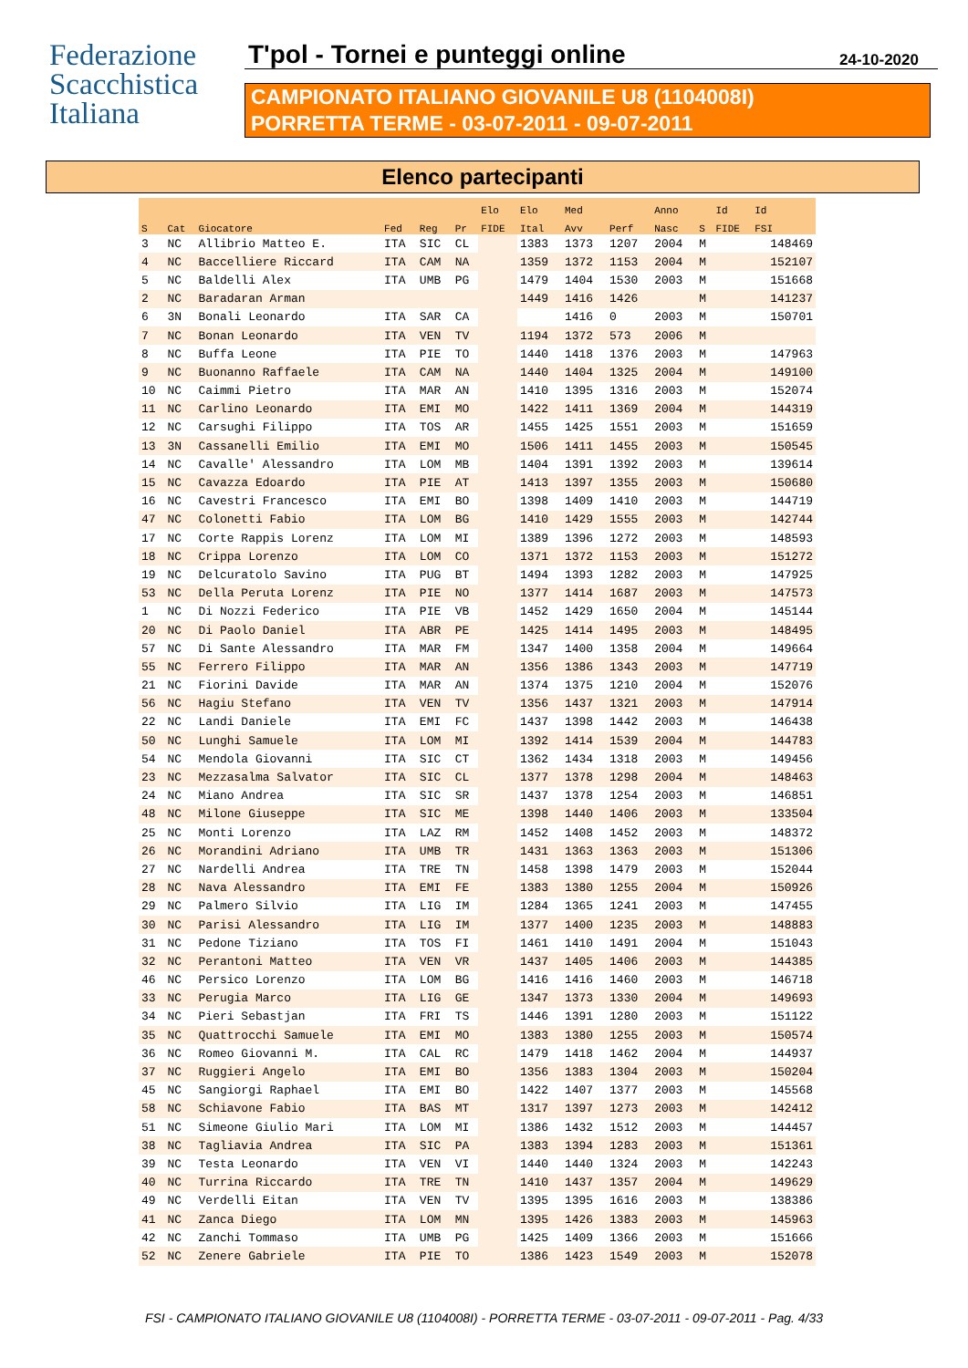Federazione
Scacchistica
Italiana
T'pol - Tornei e punteggi online
24-10-2020
CAMPIONATO ITALIANO GIOVANILE U8 (1104008I)
PORRETTA TERME - 03-07-2011 - 09-07-2011
Elenco partecipanti
| | | | | | | Elo | Elo | Med | | Anno | | Id | Id |
| --- | --- | --- | --- | --- | --- | --- | --- | --- | --- | --- | --- | --- | --- |
| S | Cat | Giocatore | Fed | Reg | Pr | FIDE | Ital | Avv | Perf | Nasc | S | FIDE | FSI |
| 3 | NC | Allibrio Matteo E. | ITA | SIC | CL | | 1383 | 1373 | 1207 | 2004 | M | | 148469 |
| 4 | NC | Baccelliere Riccard | ITA | CAM | NA | | 1359 | 1372 | 1153 | 2004 | M | | 152107 |
| 5 | NC | Baldelli Alex | ITA | UMB | PG | | 1479 | 1404 | 1530 | 2003 | M | | 151668 |
| 2 | NC | Baradaran Arman | | | | | 1449 | 1416 | 1426 | | M | | 141237 |
| 6 | 3N | Bonali Leonardo | ITA | SAR | CA | | | 1416 | 0 | 2003 | M | | 150701 |
| 7 | NC | Bonan Leonardo | ITA | VEN | TV | | 1194 | 1372 | 573 | 2006 | M | | |
| 8 | NC | Buffa Leone | ITA | PIE | TO | | 1440 | 1418 | 1376 | 2003 | M | | 147963 |
| 9 | NC | Buonanno Raffaele | ITA | CAM | NA | | 1440 | 1404 | 1325 | 2004 | M | | 149100 |
| 10 | NC | Caimmi Pietro | ITA | MAR | AN | | 1410 | 1395 | 1316 | 2003 | M | | 152074 |
| 11 | NC | Carlino Leonardo | ITA | EMI | MO | | 1422 | 1411 | 1369 | 2004 | M | | 144319 |
| 12 | NC | Carsughi Filippo | ITA | TOS | AR | | 1455 | 1425 | 1551 | 2003 | M | | 151659 |
| 13 | 3N | Cassanelli Emilio | ITA | EMI | MO | | 1506 | 1411 | 1455 | 2003 | M | | 150545 |
| 14 | NC | Cavalle' Alessandro | ITA | LOM | MB | | 1404 | 1391 | 1392 | 2003 | M | | 139614 |
| 15 | NC | Cavazza Edoardo | ITA | PIE | AT | | 1413 | 1397 | 1355 | 2003 | M | | 150680 |
| 16 | NC | Cavestri Francesco | ITA | EMI | BO | | 1398 | 1409 | 1410 | 2003 | M | | 144719 |
| 47 | NC | Colonetti Fabio | ITA | LOM | BG | | 1410 | 1429 | 1555 | 2003 | M | | 142744 |
| 17 | NC | Corte Rappis Lorenz | ITA | LOM | MI | | 1389 | 1396 | 1272 | 2003 | M | | 148593 |
| 18 | NC | Crippa Lorenzo | ITA | LOM | CO | | 1371 | 1372 | 1153 | 2003 | M | | 151272 |
| 19 | NC | Delcuratolo Savino | ITA | PUG | BT | | 1494 | 1393 | 1282 | 2003 | M | | 147925 |
| 53 | NC | Della Peruta Lorenz | ITA | PIE | NO | | 1377 | 1414 | 1687 | 2003 | M | | 147573 |
| 1 | NC | Di Nozzi Federico | ITA | PIE | VB | | 1452 | 1429 | 1650 | 2004 | M | | 145144 |
| 20 | NC | Di Paolo Daniel | ITA | ABR | PE | | 1425 | 1414 | 1495 | 2003 | M | | 148495 |
| 57 | NC | Di Sante Alessandro | ITA | MAR | FM | | 1347 | 1400 | 1358 | 2004 | M | | 149664 |
| 55 | NC | Ferrero Filippo | ITA | MAR | AN | | 1356 | 1386 | 1343 | 2003 | M | | 147719 |
| 21 | NC | Fiorini Davide | ITA | MAR | AN | | 1374 | 1375 | 1210 | 2004 | M | | 152076 |
| 56 | NC | Hagiu Stefano | ITA | VEN | TV | | 1356 | 1437 | 1321 | 2003 | M | | 147914 |
| 22 | NC | Landi Daniele | ITA | EMI | FC | | 1437 | 1398 | 1442 | 2003 | M | | 146438 |
| 50 | NC | Lunghi Samuele | ITA | LOM | MI | | 1392 | 1414 | 1539 | 2004 | M | | 144783 |
| 54 | NC | Mendola Giovanni | ITA | SIC | CT | | 1362 | 1434 | 1318 | 2003 | M | | 149456 |
| 23 | NC | Mezzasalma Salvator | ITA | SIC | CL | | 1377 | 1378 | 1298 | 2004 | M | | 148463 |
| 24 | NC | Miano Andrea | ITA | SIC | SR | | 1437 | 1378 | 1254 | 2003 | M | | 146851 |
| 48 | NC | Milone Giuseppe | ITA | SIC | ME | | 1398 | 1440 | 1406 | 2003 | M | | 133504 |
| 25 | NC | Monti Lorenzo | ITA | LAZ | RM | | 1452 | 1408 | 1452 | 2003 | M | | 148372 |
| 26 | NC | Morandini Adriano | ITA | UMB | TR | | 1431 | 1363 | 1363 | 2003 | M | | 151306 |
| 27 | NC | Nardelli Andrea | ITA | TRE | TN | | 1458 | 1398 | 1479 | 2003 | M | | 152044 |
| 28 | NC | Nava Alessandro | ITA | EMI | FE | | 1383 | 1380 | 1255 | 2004 | M | | 150926 |
| 29 | NC | Palmero Silvio | ITA | LIG | IM | | 1284 | 1365 | 1241 | 2003 | M | | 147455 |
| 30 | NC | Parisi Alessandro | ITA | LIG | IM | | 1377 | 1400 | 1235 | 2003 | M | | 148883 |
| 31 | NC | Pedone Tiziano | ITA | TOS | FI | | 1461 | 1410 | 1491 | 2004 | M | | 151043 |
| 32 | NC | Perantoni Matteo | ITA | VEN | VR | | 1437 | 1405 | 1406 | 2003 | M | | 144385 |
| 46 | NC | Persico Lorenzo | ITA | LOM | BG | | 1416 | 1416 | 1460 | 2003 | M | | 146718 |
| 33 | NC | Perugia Marco | ITA | LIG | GE | | 1347 | 1373 | 1330 | 2004 | M | | 149693 |
| 34 | NC | Pieri Sebastjan | ITA | FRI | TS | | 1446 | 1391 | 1280 | 2003 | M | | 151122 |
| 35 | NC | Quattrocchi Samuele | ITA | EMI | MO | | 1383 | 1380 | 1255 | 2003 | M | | 150574 |
| 36 | NC | Romeo Giovanni M. | ITA | CAL | RC | | 1479 | 1418 | 1462 | 2004 | M | | 144937 |
| 37 | NC | Ruggieri Angelo | ITA | EMI | BO | | 1356 | 1383 | 1304 | 2003 | M | | 150204 |
| 45 | NC | Sangiorgi Raphael | ITA | EMI | BO | | 1422 | 1407 | 1377 | 2003 | M | | 145568 |
| 58 | NC | Schiavone Fabio | ITA | BAS | MT | | 1317 | 1397 | 1273 | 2003 | M | | 142412 |
| 51 | NC | Simeone Giulio Mari | ITA | LOM | MI | | 1386 | 1432 | 1512 | 2003 | M | | 144457 |
| 38 | NC | Tagliavia Andrea | ITA | SIC | PA | | 1383 | 1394 | 1283 | 2003 | M | | 151361 |
| 39 | NC | Testa Leonardo | ITA | VEN | VI | | 1440 | 1440 | 1324 | 2003 | M | | 142243 |
| 40 | NC | Turrina Riccardo | ITA | TRE | TN | | 1410 | 1437 | 1357 | 2004 | M | | 149629 |
| 49 | NC | Verdelli Eitan | ITA | VEN | TV | | 1395 | 1395 | 1616 | 2003 | M | | 138386 |
| 41 | NC | Zanca Diego | ITA | LOM | MN | | 1395 | 1426 | 1383 | 2003 | M | | 145963 |
| 42 | NC | Zanchi Tommaso | ITA | UMB | PG | | 1425 | 1409 | 1366 | 2003 | M | | 151666 |
| 52 | NC | Zenere Gabriele | ITA | PIE | TO | | 1386 | 1423 | 1549 | 2003 | M | | 152078 |
FSI - CAMPIONATO ITALIANO GIOVANILE U8 (1104008I) - PORRETTA TERME - 03-07-2011 - 09-07-2011 - Pag. 4/33